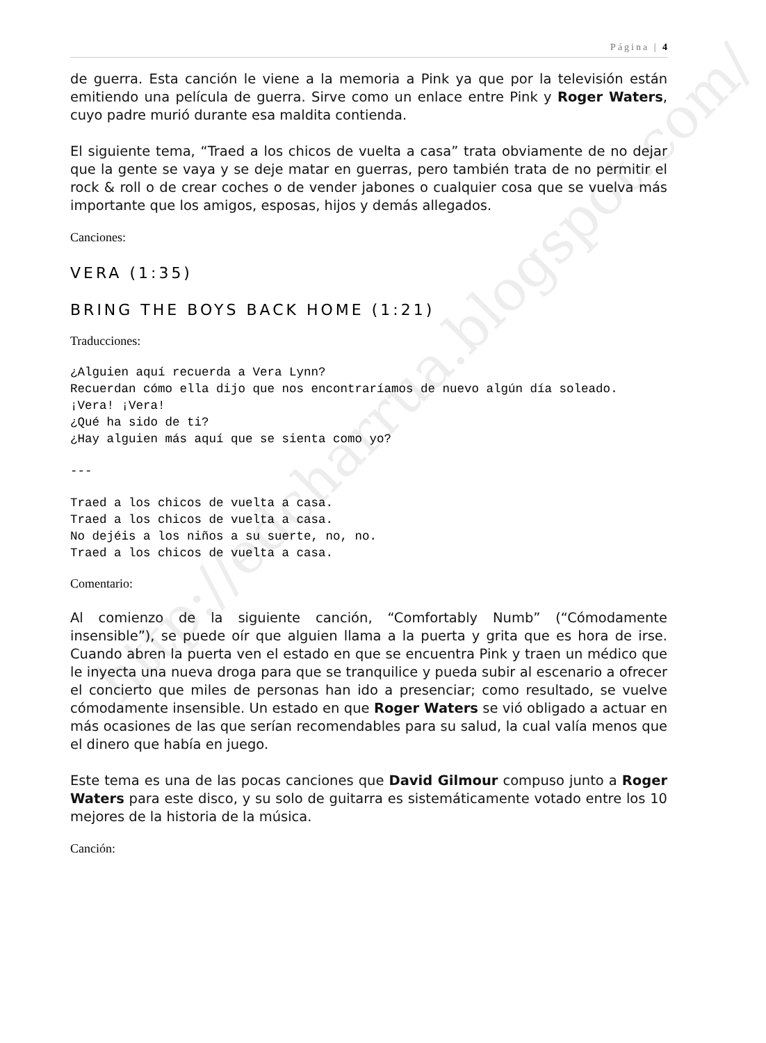http://edcharrua.blogspot.com/
Página | 4
de guerra. Esta canción le viene a la memoria a Pink ya que por la televisión están emitiendo una película de guerra. Sirve como un enlace entre Pink y Roger Waters, cuyo padre murió durante esa maldita contienda.
El siguiente tema, “Traed a los chicos de vuelta a casa” trata obviamente de no dejar que la gente se vaya y se deje matar en guerras, pero también trata de no permitir el rock & roll o de crear coches o de vender jabones o cualquier cosa que se vuelva más importante que los amigos, esposas, hijos y demás allegados.
Canciones:
VERA (1:35)
BRING THE BOYS BACK HOME (1:21)
Traducciones:
¿Alguien aquí recuerda a Vera Lynn?
Recuerdan cómo ella dijo que nos encontraríamos de nuevo algún día soleado.
¡Vera! ¡Vera!
¿Qué ha sido de ti?
¿Hay alguien más aquí que se sienta como yo?
---
Traed a los chicos de vuelta a casa.
Traed a los chicos de vuelta a casa.
No dejéis a los niños a su suerte, no, no.
Traed a los chicos de vuelta a casa.
Comentario:
Al comienzo de la siguiente canción, “Comfortably Numb” (“Cómodamente insensible”), se puede oír que alguien llama a la puerta y grita que es hora de irse. Cuando abren la puerta ven el estado en que se encuentra Pink y traen un médico que le inyecta una nueva droga para que se tranquilice y pueda subir al escenario a ofrecer el concierto que miles de personas han ido a presenciar; como resultado, se vuelve cómodamente insensible. Un estado en que Roger Waters se vió obligado a actuar en más ocasiones de las que serían recomendables para su salud, la cual valía menos que el dinero que había en juego.
Este tema es una de las pocas canciones que David Gilmour compuso junto a Roger Waters para este disco, y su solo de guitarra es sistemáticamente votado entre los 10 mejores de la historia de la música.
Canción: